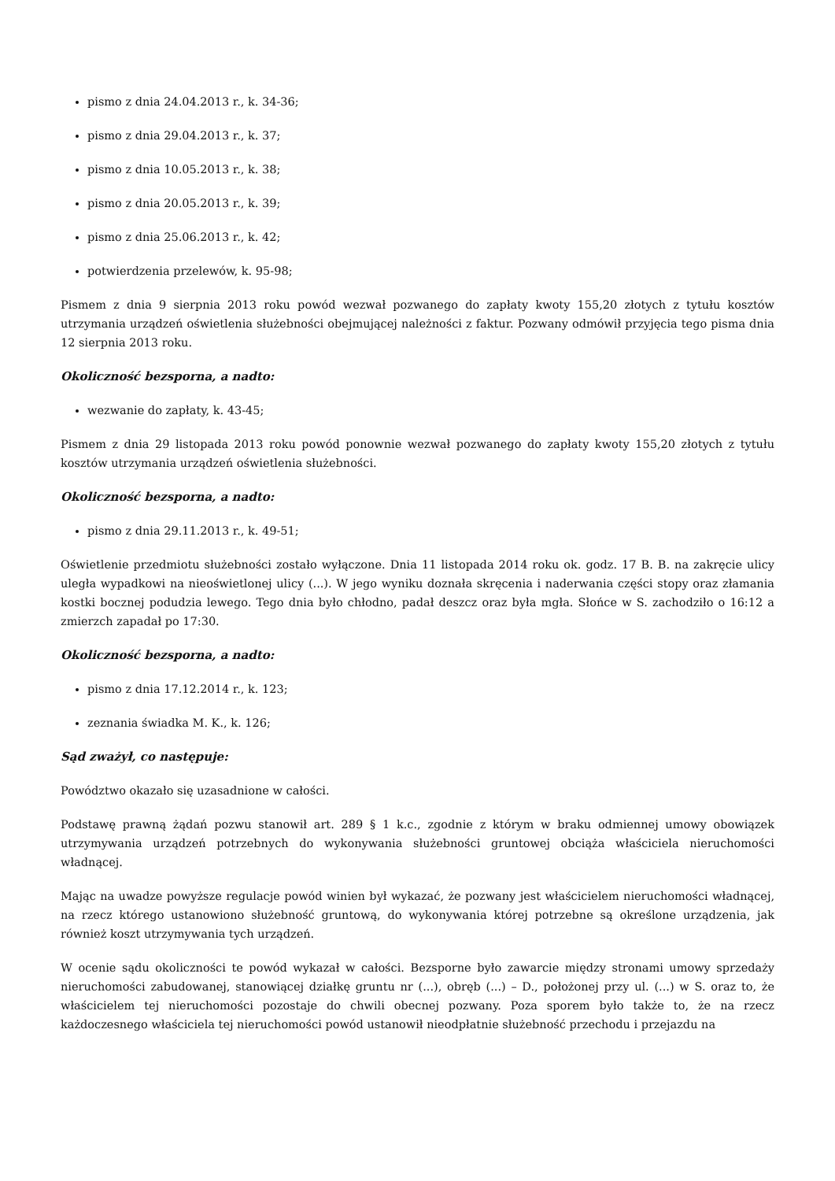pismo z dnia 24.04.2013 r., k. 34-36;
pismo z dnia 29.04.2013 r., k. 37;
pismo z dnia 10.05.2013 r., k. 38;
pismo z dnia 20.05.2013 r., k. 39;
pismo z dnia 25.06.2013 r., k. 42;
potwierdzenia przelewów, k. 95-98;
Pismem z dnia 9 sierpnia 2013 roku powód wezwał pozwanego do zapłaty kwoty 155,20 złotych z tytułu kosztów utrzymania urządzeń oświetlenia służebności obejmującej należności z faktur. Pozwany odmówił przyjęcia tego pisma dnia 12 sierpnia 2013 roku.
Okoliczność bezsporna, a nadto:
wezwanie do zapłaty, k. 43-45;
Pismem z dnia 29 listopada 2013 roku powód ponownie wezwał pozwanego do zapłaty kwoty 155,20 złotych z tytułu kosztów utrzymania urządzeń oświetlenia służebności.
Okoliczność bezsporna, a nadto:
pismo z dnia 29.11.2013 r., k. 49-51;
Oświetlenie przedmiotu służebności zostało wyłączone. Dnia 11 listopada 2014 roku ok. godz. 17 B. B. na zakręcie ulicy uległa wypadkowi na nieoświetlonej ulicy (...). W jego wyniku doznała skręcenia i naderwania części stopy oraz złamania kostki bocznej podudzia lewego. Tego dnia było chłodno, padał deszcz oraz była mgła. Słońce w S. zachodziło o 16:12 a zmierzch zapadał po 17:30.
Okoliczność bezsporna, a nadto:
pismo z dnia 17.12.2014 r., k. 123;
zeznania świadka M. K., k. 126;
Sąd zważył, co następuje:
Powództwo okazało się uzasadnione w całości.
Podstawę prawną żądań pozwu stanowił art. 289 § 1 k.c., zgodnie z którym w braku odmiennej umowy obowiązek utrzymywania urządzeń potrzebnych do wykonywania służebności gruntowej obciąża właściciela nieruchomości władnącej.
Mając na uwadze powyższe regulacje powód winien był wykazać, że pozwany jest właścicielem nieruchomości władnącej, na rzecz którego ustanowiono służebność gruntową, do wykonywania której potrzebne są określone urządzenia, jak również koszt utrzymywania tych urządzeń.
W ocenie sądu okoliczności te powód wykazał w całości. Bezsporne było zawarcie między stronami umowy sprzedaży nieruchomości zabudowanej, stanowiącej działkę gruntu nr (...), obręb (...) – D., położonej przy ul. (...) w S. oraz to, że właścicielem tej nieruchomości pozostaje do chwili obecnej pozwany. Poza sporem było także to, że na rzecz każdoczesnego właściciela tej nieruchomości powód ustanowił nieodpłatnie służebność przechodu i przejazdu na